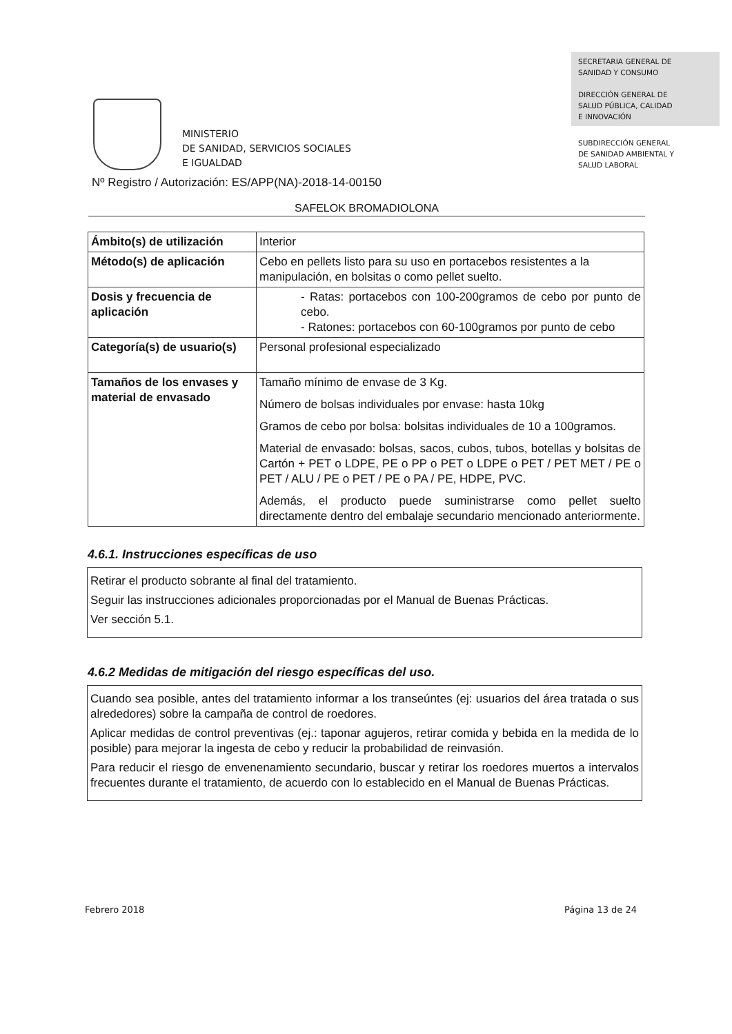MINISTERIO
DE SANIDAD, SERVICIOS SOCIALES
E IGUALDAD
SECRETARIA GENERAL DE
SANIDAD Y CONSUMO
DIRECCIÓN GENERAL DE
SALUD PÚBLICA, CALIDAD
E INNOVACIÓN
SUBDIRECCIÓN GENERAL
DE SANIDAD AMBIENTAL Y
SALUD LABORAL
Nº Registro / Autorización: ES/APP(NA)-2018-14-00150
SAFELOK BROMADIOLONA
| Ámbito(s) de utilización | Interior |
| Método(s) de aplicación | Cebo en pellets listo para su uso en portacebos resistentes a la manipulación, en bolsitas o como pellet suelto. |
| Dosis y frecuencia de aplicación | - Ratas: portacebos con 100-200gramos de cebo por punto de cebo. - Ratones: portacebos con 60-100gramos por punto de cebo |
| Categoría(s) de usuario(s) | Personal profesional especializado |
| Tamaños de los envases y material de envasado | Tamaño mínimo de envase de 3 Kg. Número de bolsas individuales por envase: hasta 10kg Gramos de cebo por bolsa: bolsitas individuales de 10 a 100gramos. Material de envasado: bolsas, sacos, cubos, tubos, botellas y bolsitas de Cartón + PET o LDPE, PE o PP o PET o LDPE o PET / PET MET / PE o PET / ALU / PE o PET / PE o PA / PE, HDPE, PVC. Además, el producto puede suministrarse como pellet suelto directamente dentro del embalaje secundario mencionado anteriormente. |
4.6.1. Instrucciones específicas de uso
Retirar el producto sobrante al final del tratamiento.
Seguir las instrucciones adicionales proporcionadas por el Manual de Buenas Prácticas.
Ver sección 5.1.
4.6.2 Medidas de mitigación del riesgo específicas del uso.
Cuando sea posible, antes del tratamiento informar a los transeúntes (ej: usuarios del área tratada o sus alrededores) sobre la campaña de control de roedores.
Aplicar medidas de control preventivas (ej.: taponar agujeros, retirar comida y bebida en la medida de lo posible) para mejorar la ingesta de cebo y reducir la probabilidad de reinvasión.
Para reducir el riesgo de envenenamiento secundario, buscar y retirar los roedores muertos a intervalos frecuentes durante el tratamiento, de acuerdo con lo establecido en el Manual de Buenas Prácticas.
Febrero 2018 Página 13 de 24